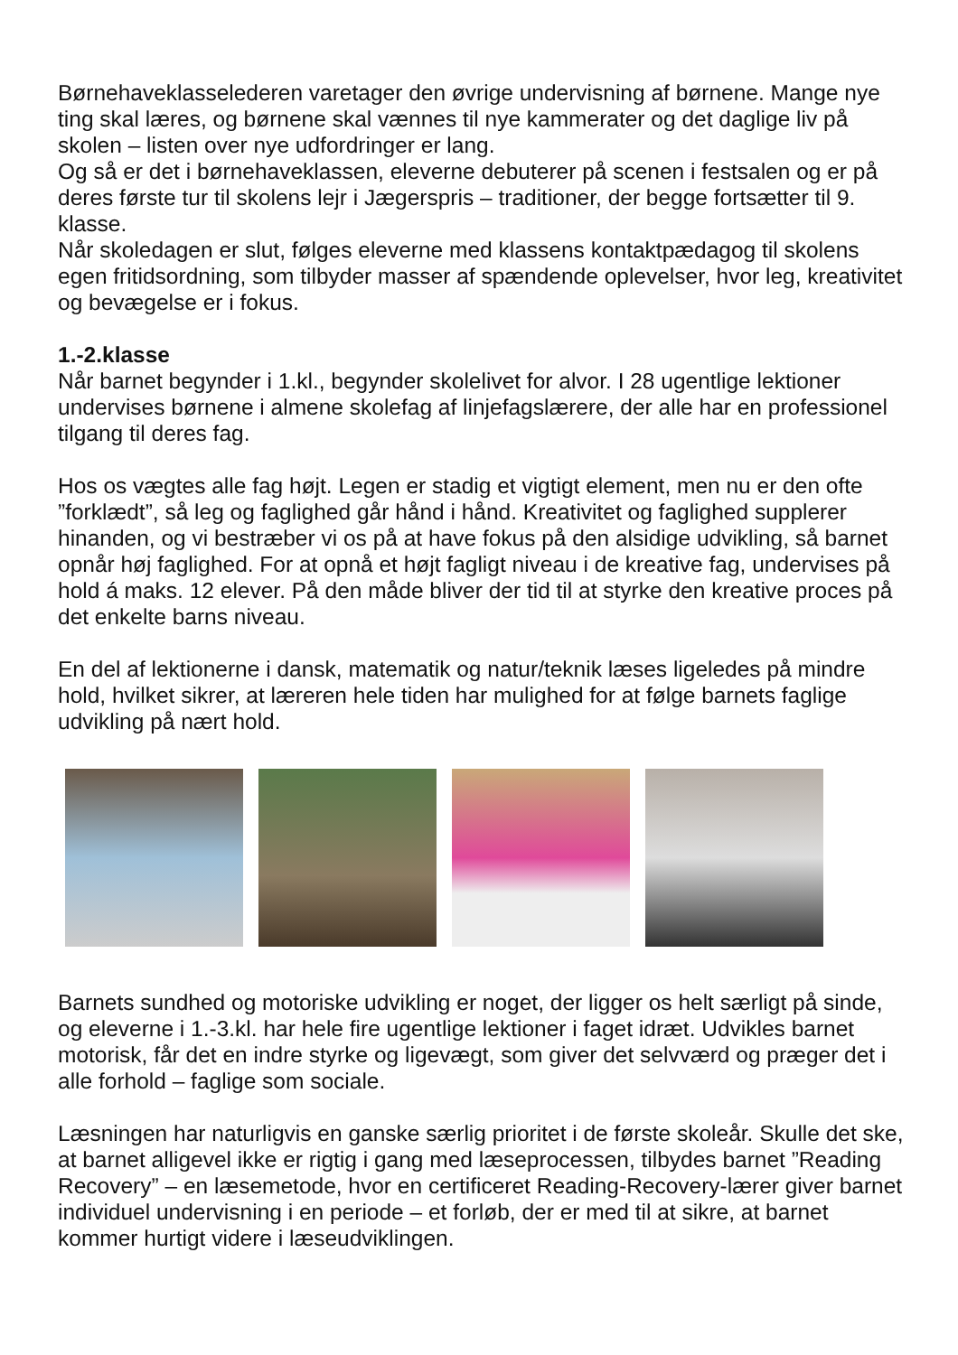Børnehaveklasselederen varetager den øvrige undervisning af børnene. Mange nye ting skal læres, og børnene skal vænnes til nye kammerater og det daglige liv på skolen – listen over nye udfordringer er lang.
Og så er det i børnehaveklassen, eleverne debuterer på scenen i festsalen og er på deres første tur til skolens lejr i Jægerspris – traditioner, der begge fortsætter til 9. klasse.
Når skoledagen er slut, følges eleverne med klassens kontaktpædagog til skolens egen fritidsordning, som tilbyder masser af spændende oplevelser, hvor leg, kreativitet og bevægelse er i fokus.
1.-2.klasse
Når barnet begynder i 1.kl., begynder skolelivet for alvor. I 28 ugentlige lektioner undervises børnene i almene skolefag af linjefagslærere, der alle har en professionel tilgang til deres fag.
Hos os vægtes alle fag højt. Legen er stadig et vigtigt element, men nu er den ofte ”forklædt”, så leg og faglighed går hånd i hånd. Kreativitet og faglighed supplerer hinanden, og vi bestræber vi os på at have fokus på den alsidige udvikling, så barnet opnår høj faglighed. For at opnå et højt fagligt niveau i de kreative fag, undervises på hold á maks. 12 elever. På den måde bliver der tid til at styrke den kreative proces på det enkelte barns niveau.
En del af lektionerne i dansk, matematik og natur/teknik læses ligeledes på mindre hold, hvilket sikrer, at læreren hele tiden har mulighed for at følge barnets faglige udvikling på nært hold.
Barnets sundhed og motoriske udvikling er noget, der ligger os helt særligt på sinde, og eleverne i 1.-3.kl. har hele fire ugentlige lektioner i faget idræt. Udvikles barnet motorisk, får det en indre styrke og ligevægt, som giver det selvværd og præger det i alle forhold – faglige som sociale.
Læsningen har naturligvis en ganske særlig prioritet i de første skoleår. Skulle det ske, at barnet alligevel ikke er rigtig i gang med læseprocessen, tilbydes barnet ”Reading Recovery” – en læsemetode, hvor en certificeret Reading-Recovery-lærer giver barnet individuel undervisning i en periode – et forløb, der er med til at sikre, at barnet kommer hurtigt videre i læseudviklingen.